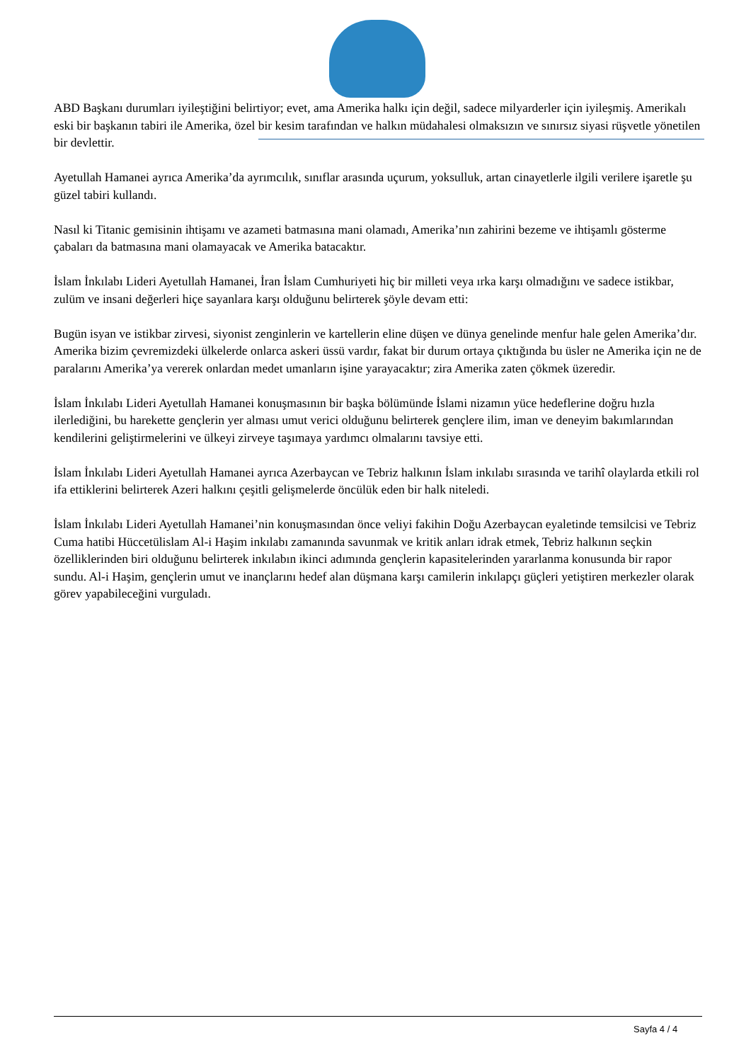ABD Başkanı durumları iyileştiğini belirtiyor; evet, ama Amerika halkı için değil, sadece milyarderler için iyileşmiş. Amerikalı eski bir başkanın tabiri ile Amerika, özel bir kesim tarafından ve halkın müdahalesi olmaksızın ve sınırsız siyasi rüşvetle yönetilen bir devlettir.
Ayetullah Hamanei ayrıca Amerika’da ayrımcılık, sınıflar arasında uçurum, yoksulluk, artan cinayetlerle ilgili verilere işaretle şu güzel tabiri kullandı.
Nasıl ki Titanic gemisinin ihtişamı ve azameti batmasına mani olamadı, Amerika’nın zahirini bezeme ve ihtişamlı gösterme çabaları da batmasına mani olamayacak ve Amerika batacaktır.
İslam İnkılabı Lideri Ayetullah Hamanei, İran İslam Cumhuriyeti hiç bir milleti veya ırka karşı olmadığını ve sadece istikbar, zulüm ve insani değerleri hiçe sayanlara karşı olduğunu belirterek şöyle devam etti:
Bugün isyan ve istikbar zirvesi, siyonist zenginlerin ve kartellerin eline düşen ve dünya genelinde menfur hale gelen Amerika’dır. Amerika bizim çevremizdeki ülkelerde onlarca askeri üssü vardır, fakat bir durum ortaya çıktığında bu üsler ne Amerika için ne de paralarını Amerika’ya vererek onlardan medet umanların işine yarayacaktır; zira Amerika zaten çökmek üzeredir.
İslam İnkılabı Lideri Ayetullah Hamanei konuşmasının bir başka bölümünde İslami nizamın yüce hedeflerine doğru hızla ilerlediğini, bu harekette gençlerin yer alması umut verici olduğunu belirterek gençlere ilim, iman ve deneyim bakımlarından kendilerini geliştirmelerini ve ülkeyi zirveye taşımaya yardımcı olmalarını tavsiye etti.
İslam İnkılabı Lideri Ayetullah Hamanei ayrıca Azerbaycan ve Tebriz halkının İslam inkılabı sırasında ve tarihî olaylarda etkili rol ifa ettiklerini belirterek Azeri halkını çeşitli gelişmelerde öncülük eden bir halk niteledi.
İslam İnkılabı Lideri Ayetullah Hamanei’nin konuşmasından önce veliyi fakihin Doğu Azerbaycan eyaletinde temsilcisi ve Tebriz Cuma hatibi Hüccetülislam Al-i Haşim inkılabı zamanında savunmak ve kritik anları idrak etmek, Tebriz halkının seçkin özelliklerinden biri olduğunu belirterek inkılabın ikinci adımında gençlerin kapasitelerinden yararlanma konusunda bir rapor sundu. Al-i Haşim, gençlerin umut ve inançlarını hedef alan düşmana karşı camilerin inkılapçı güçleri yetiştiren merkezler olarak görev yapabileceğini vurguladı.
Sayfa 4 / 4